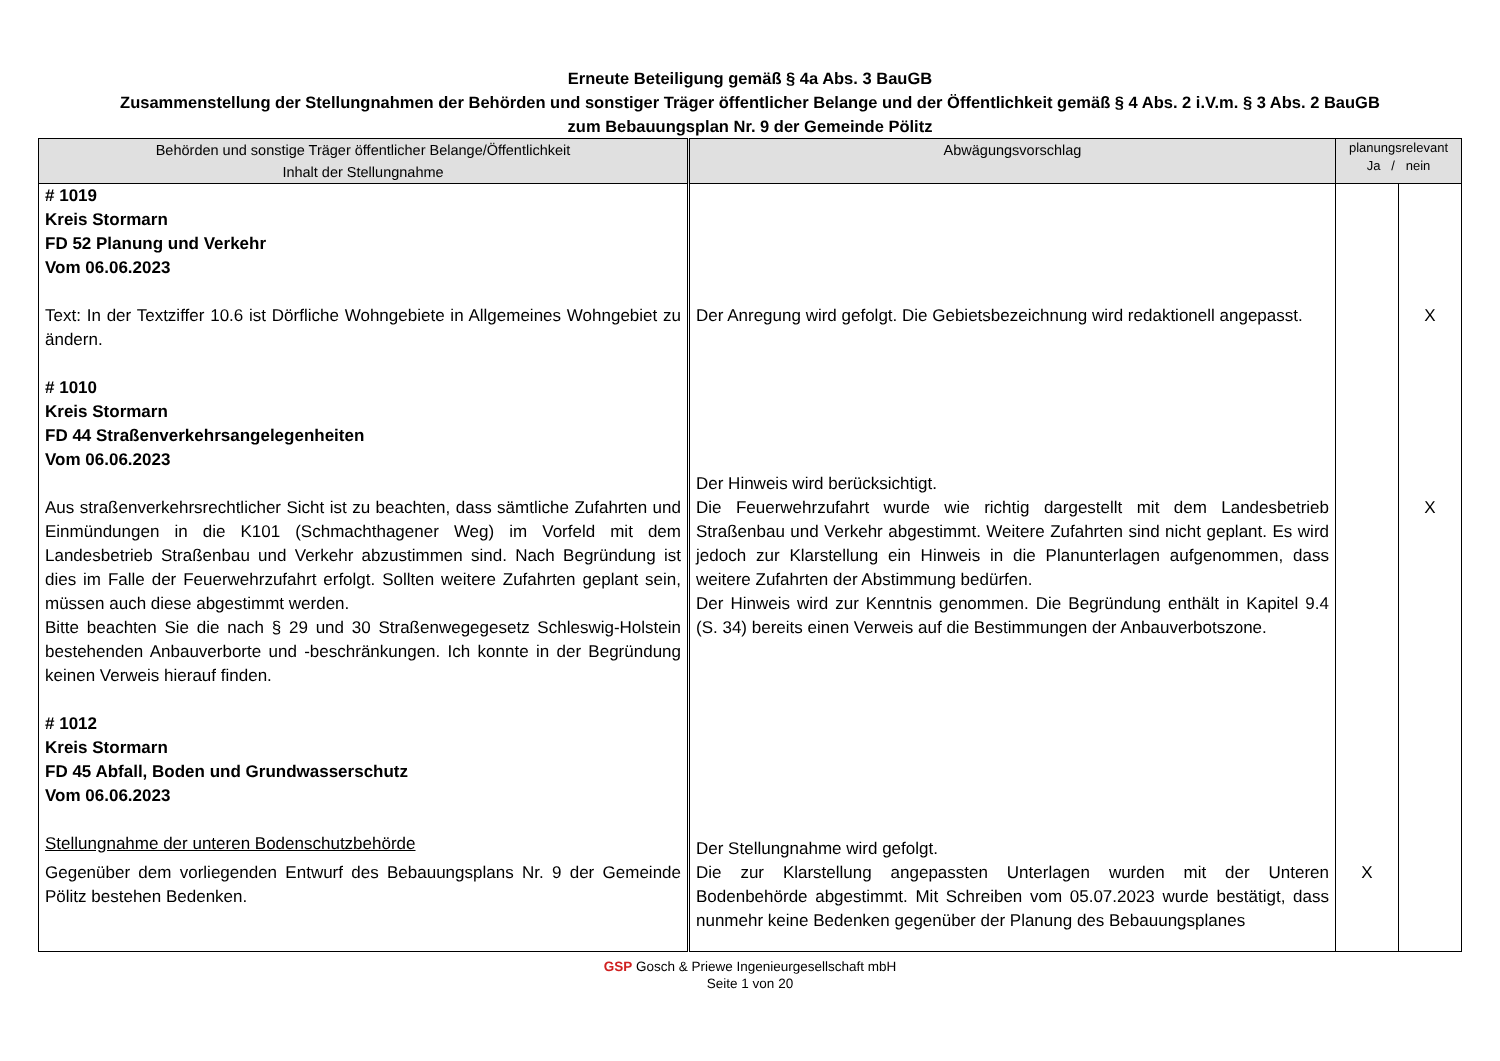Erneute Beteiligung gemäß § 4a Abs. 3 BauGB
Zusammenstellung der Stellungnahmen der Behörden und sonstiger Träger öffentlicher Belange und der Öffentlichkeit gemäß § 4 Abs. 2 i.V.m. § 3 Abs. 2 BauGB
zum Bebauungsplan Nr. 9 der Gemeinde Pölitz
| Behörden und sonstige Träger öffentlicher Belange/Öffentlichkeit Inhalt der Stellungnahme | Abwägungsvorschlag | planungsrelevant Ja / nein | |
| --- | --- | --- | --- |
| # 1019 Kreis Stormarn FD 52 Planung und Verkehr Vom 06.06.2023 Text: In der Textziffer 10.6 ist Dörfliche Wohngebiete in Allgemeines Wohngebiet zu ändern. # 1010 Kreis Stormarn FD 44 Straßenverkehrsangelegenheiten Vom 06.06.2023 Aus straßenverkehrsrechtlicher Sicht ist zu beachten, dass sämtliche Zufahrten und Einmündungen in die K101 (Schmachthagener Weg) im Vorfeld mit dem Landesbetrieb Straßenbau und Verkehr abzustimmen sind. Nach Begründung ist dies im Falle der Feuerwehrzufahrt erfolgt. Sollten weitere Zufahrten geplant sein, müssen auch diese abgestimmt werden. Bitte beachten Sie die nach § 29 und 30 Straßenwegegesetz Schleswig-Holstein bestehenden Anbauverborte und -beschränkungen. Ich konnte in der Begründung keinen Verweis hierauf finden. # 1012 Kreis Stormarn FD 45 Abfall, Boden und Grundwasserschutz Vom 06.06.2023 Stellungnahme der unteren Bodenschutzbehörde Gegenüber dem vorliegenden Entwurf des Bebauungsplans Nr. 9 der Gemeinde Pölitz bestehen Bedenken. | Der Anregung wird gefolgt. Die Gebietsbezeichnung wird redaktionell angepasst. Der Hinweis wird berücksichtigt. Die Feuerwehrzufahrt wurde wie richtig dargestellt mit dem Landesbetrieb Straßenbau und Verkehr abgestimmt. Weitere Zufahrten sind nicht geplant. Es wird jedoch zur Klarstellung ein Hinweis in die Planunterlagen aufgenommen, dass weitere Zufahrten der Abstimmung bedürfen. Der Hinweis wird zur Kenntnis genommen. Die Begründung enthält in Kapitel 9.4 (S. 34) bereits einen Verweis auf die Bestimmungen der Anbauverbotszone. Der Stellungnahme wird gefolgt. Die zur Klarstellung angepassten Unterlagen wurden mit der Unteren Bodenbehörde abgestimmt. Mit Schreiben vom 05.07.2023 wurde bestätigt, dass nunmehr keine Bedenken gegenüber der Planung des Bebauungsplanes | X | X X |
GSP Gosch & Priewe Ingenieurgesellschaft mbH
Seite 1 von 20